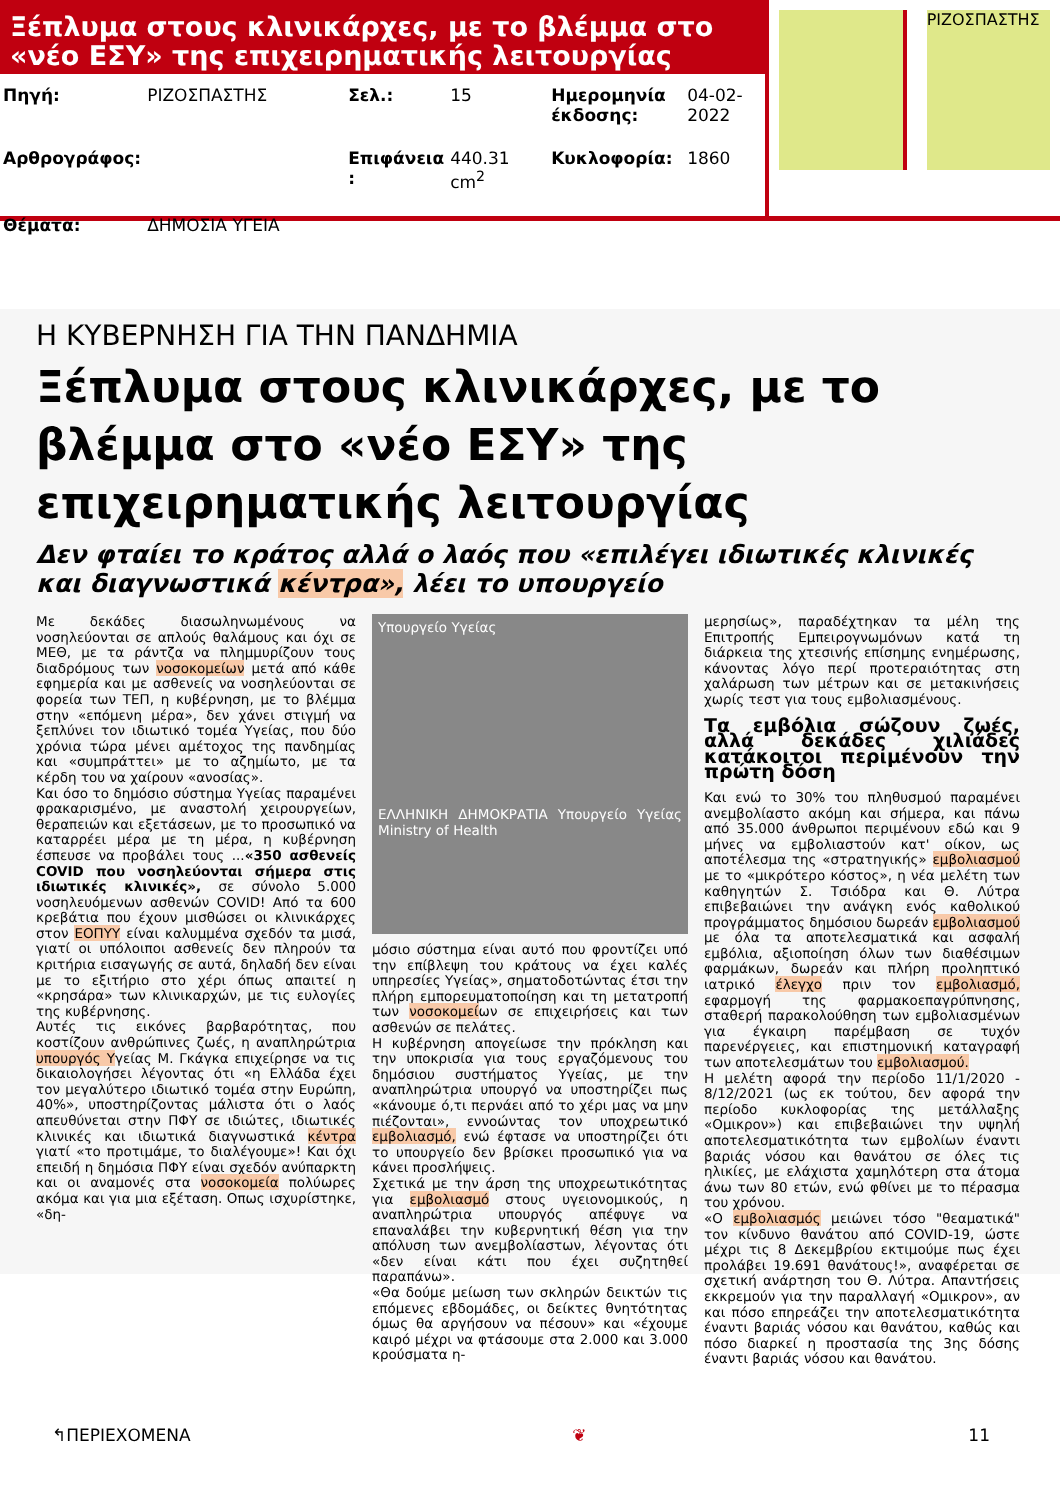Ξέπλυμα στους κλινικάρχες, με το βλέμμα στο «νέο ΕΣΥ» της επιχειρηματικής λειτουργίας
| Πηγή: | ΡΙΖΟΣΠΑΣΤΗΣ | Σελ.: | 15 | Ημερομηνία έκδοσης: | 04-02-2022 |
| Αρθρογράφος: | | Επιφάνεια : | 440.31 cm<sup>2</sup> | Κυκλοφορία: | 1860 |
| Θέματα: | ΔΗΜΟΣΙΑ ΥΓΕΙΑ | | | | |
ΡΙΖΟΣΠΑΣΤΗΣ
Η ΚΥΒΕΡΝΗΣΗ ΓΙΑ ΤΗΝ ΠΑΝΔΗΜΙΑ
Ξέπλυμα στους κλινικάρχες, με το βλέμμα στο «νέο ΕΣΥ» της επιχειρηματικής λειτουργίας
Δεν φταίει το κράτος αλλά ο λαός που «επιλέγει ιδιωτικές κλινικές και διαγνωστικά κέντρα», λέει το υπουργείο
Με δεκάδες διασωληνωμένους να νοσηλεύονται σε απλούς θαλάμους και όχι σε ΜΕΘ, με τα ράντζα να πλημμυρίζουν τους διαδρόμους των νοσοκομείων μετά από κάθε εφημερία και με ασθενείς να νοσηλεύονται σε φορεία των ΤΕΠ, η κυβέρνηση, με το βλέμμα στην «επόμενη μέρα», δεν χάνει στιγμή να ξεπλύνει τον ιδιωτικό τομέα Υγείας, που δύο χρόνια τώρα μένει αμέτοχος της πανδημίας και «συμπράττει» με το αζημίωτο, με τα κέρδη του να χαίρουν «ανοσίας».
Και όσο το δημόσιο σύστημα Υγείας παραμένει φρακαρισμένο, με αναστολή χειρουργείων, θεραπειών και εξετάσεων, με το προσωπικό να καταρρέει μέρα με τη μέρα, η κυβέρνηση έσπευσε να προβάλει τους ...«350 ασθενείς COVID που νοσηλεύονται σήμερα στις ιδιωτικές κλινικές», σε σύνολο 5.000 νοσηλευόμενων ασθενών COVID! Από τα 600 κρεβάτια που έχουν μισθώσει οι κλινικάρχες στον ΕΟΠΥΥ είναι καλυμμένα σχεδόν τα μισά, γιατί οι υπόλοιποι ασθενείς δεν πληρούν τα κριτήρια εισαγωγής σε αυτά, δηλαδή δεν είναι με το εξιτήριο στο χέρι όπως απαιτεί η «κρησάρα» των κλινικαρχών, με τις ευλογίες της κυβέρνησης.
Αυτές τις εικόνες βαρβαρότητας, που κοστίζουν ανθρώπινες ζωές, η αναπληρώτρια υπουργός Υγείας Μ. Γκάγκα επιχείρησε να τις δικαιολογήσει λέγοντας ότι «η Ελλάδα έχει τον μεγαλύτερο ιδιωτικό τομέα στην Ευρώπη, 40%», υποστηρίζοντας μάλιστα ότι ο λαός απευθύνεται στην ΠΦΥ σε ιδιώτες, ιδιωτικές κλινικές και ιδιωτικά διαγνωστικά κέντρα γιατί «το προτιμάμε, το διαλέγουμε»! Και όχι επειδή η δημόσια ΠΦΥ είναι σχεδόν ανύπαρκτη και οι αναμονές στα νοσοκομεία πολύωρες ακόμα και για μια εξέταση. Οπως ισχυρίστηκε, «δη-
Υπουργείο Υγείας
ΕΛΛΗΝΙΚΗ ΔΗΜΟΚΡΑΤΙΑ Υπουργείο Υγείας Ministry of Health
μόσιο σύστημα είναι αυτό που φροντίζει υπό την επίβλεψη του κράτους να έχει καλές υπηρεσίες Υγείας», σηματοδοτώντας έτσι την πλήρη εμπορευματοποίηση και τη μετατροπή των νοσοκομείων σε επιχειρήσεις και των ασθενών σε πελάτες.
Η κυβέρνηση απογείωσε την πρόκληση και την υποκρισία για τους εργαζόμενους του δημόσιου συστήματος Υγείας, με την αναπληρώτρια υπουργό να υποστηρίζει πως «κάνουμε ό,τι περνάει από το χέρι μας να μην πιέζονται», εννοώντας τον υποχρεωτικό εμβολιασμό, ενώ έφτασε να υποστηρίζει ότι το υπουργείο δεν βρίσκει προσωπικό για να κάνει προσλήψεις.
Σχετικά με την άρση της υποχρεωτικότητας για εμβολιασμό στους υγειονομικούς, η αναπληρώτρια υπουργός απέφυγε να επαναλάβει την κυβερνητική θέση για την απόλυση των ανεμβολίαστων, λέγοντας ότι «δεν είναι κάτι που έχει συζητηθεί παραπάνω».
«Θα δούμε μείωση των σκληρών δεικτών τις επόμενες εβδομάδες, οι δείκτες θνητότητας όμως θα αργήσουν να πέσουν» και «έχουμε καιρό μέχρι να φτάσουμε στα 2.000 και 3.000 κρούσματα η-
μερησίως», παραδέχτηκαν τα μέλη της Επιτροπής Εμπειρογνωμόνων κατά τη διάρκεια της χτεσινής επίσημης ενημέρωσης, κάνοντας λόγο περί προτεραιότητας στη χαλάρωση των μέτρων και σε μετακινήσεις χωρίς τεστ για τους εμβολιασμένους.
Τα εμβόλια σώζουν ζωές, αλλά δεκάδες χιλιάδες κατάκοιτοι περιμένουν την πρώτη δόση
Και ενώ το 30% του πληθυσμού παραμένει ανεμβολίαστο ακόμη και σήμερα, και πάνω από 35.000 άνθρωποι περιμένουν εδώ και 9 μήνες να εμβολιαστούν κατ' οίκον, ως αποτέλεσμα της «στρατηγικής» εμβολιασμού με το «μικρότερο κόστος», η νέα μελέτη των καθηγητών Σ. Τσιόδρα και Θ. Λύτρα επιβεβαιώνει την ανάγκη ενός καθολικού προγράμματος δημόσιου δωρεάν εμβολιασμού με όλα τα αποτελεσματικά και ασφαλή εμβόλια, αξιοποίηση όλων των διαθέσιμων φαρμάκων, δωρεάν και πλήρη προληπτικό ιατρικό έλεγχο πριν τον εμβολιασμό, εφαρμογή της φαρμακοεπαγρύπνησης, σταθερή παρακολούθηση των εμβολιασμένων για έγκαιρη παρέμβαση σε τυχόν παρενέργειες, και επιστημονική καταγραφή των αποτελεσμάτων του εμβολιασμού.
Η μελέτη αφορά την περίοδο 11/1/2020 - 8/12/2021 (ως εκ τούτου, δεν αφορά την περίοδο κυκλοφορίας της μετάλλαξης «Ομικρον») και επιβεβαιώνει την υψηλή αποτελεσματικότητα των εμβολίων έναντι βαριάς νόσου και θανάτου σε όλες τις ηλικίες, με ελάχιστα χαμηλότερη στα άτομα άνω των 80 ετών, ενώ φθίνει με το πέρασμα του χρόνου.
«Ο εμβολιασμός μειώνει τόσο "θεαματικά" τον κίνδυνο θανάτου από COVID-19, ώστε μέχρι τις 8 Δεκεμβρίου εκτιμούμε πως έχει προλάβει 19.691 θανάτους!», αναφέρεται σε σχετική ανάρτηση του Θ. Λύτρα. Απαντήσεις εκκρεμούν για την παραλλαγή «Ομικρον», αν και πόσο επηρεάζει την αποτελεσματικότητα έναντι βαριάς νόσου και θανάτου, καθώς και πόσο διαρκεί η προστασία της 3ης δόσης έναντι βαριάς νόσου και θανάτου.
↰ΠΕΡΙΕΧΟΜΕΝΑ ❦ 11